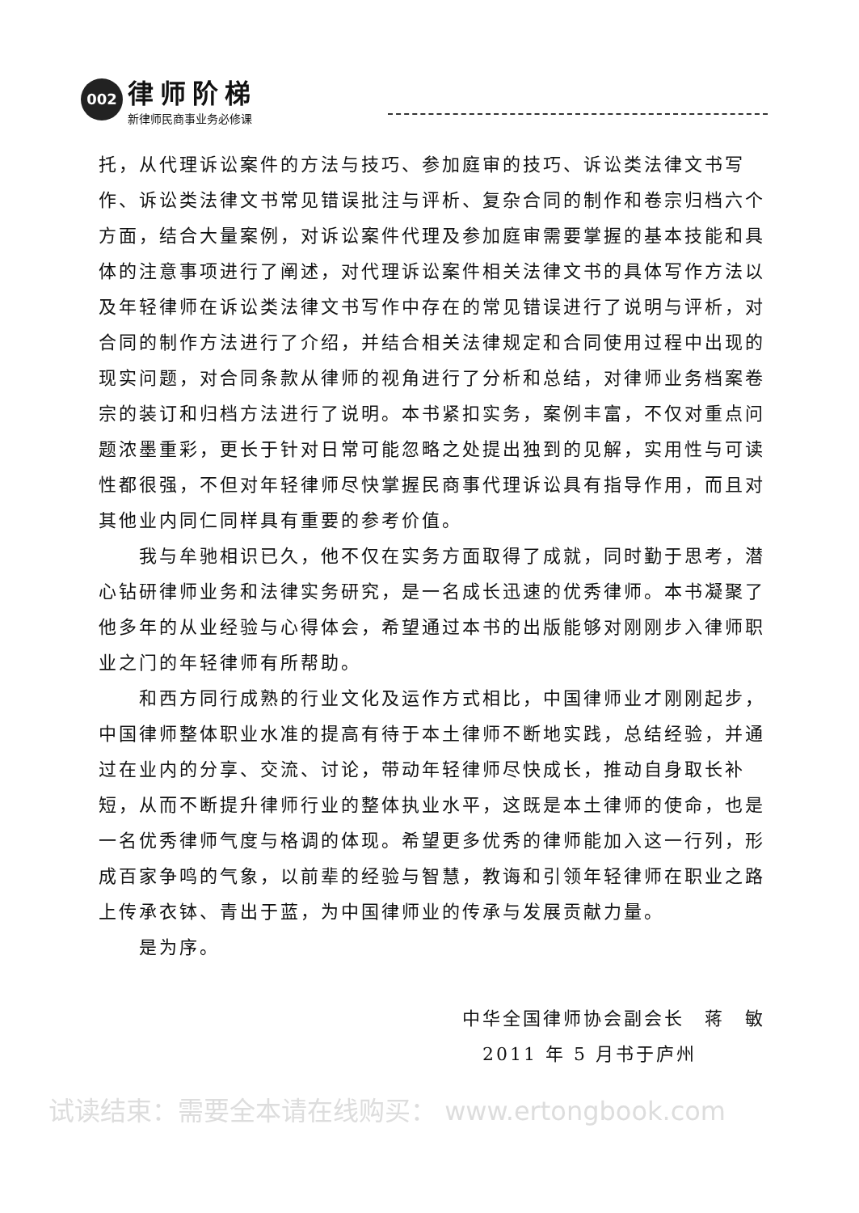002
律师阶梯
新律师民商事业务必修课
托，从代理诉讼案件的方法与技巧、参加庭审的技巧、诉讼类法律文书写作、诉讼类法律文书常见错误批注与评析、复杂合同的制作和卷宗归档六个方面，结合大量案例，对诉讼案件代理及参加庭审需要掌握的基本技能和具体的注意事项进行了阐述，对代理诉讼案件相关法律文书的具体写作方法以及年轻律师在诉讼类法律文书写作中存在的常见错误进行了说明与评析，对合同的制作方法进行了介绍，并结合相关法律规定和合同使用过程中出现的现实问题，对合同条款从律师的视角进行了分析和总结，对律师业务档案卷宗的装订和归档方法进行了说明。本书紧扣实务，案例丰富，不仅对重点问题浓墨重彩，更长于针对日常可能忽略之处提出独到的见解，实用性与可读性都很强，不但对年轻律师尽快掌握民商事代理诉讼具有指导作用，而且对其他业内同仁同样具有重要的参考价值。
我与牟驰相识已久，他不仅在实务方面取得了成就，同时勤于思考，潜心钻研律师业务和法律实务研究，是一名成长迅速的优秀律师。本书凝聚了他多年的从业经验与心得体会，希望通过本书的出版能够对刚刚步入律师职业之门的年轻律师有所帮助。
和西方同行成熟的行业文化及运作方式相比，中国律师业才刚刚起步，中国律师整体职业水准的提高有待于本土律师不断地实践，总结经验，并通过在业内的分享、交流、讨论，带动年轻律师尽快成长，推动自身取长补短，从而不断提升律师行业的整体执业水平，这既是本土律师的使命，也是一名优秀律师气度与格调的体现。希望更多优秀的律师能加入这一行列，形成百家争鸣的气象，以前辈的经验与智慧，教诲和引领年轻律师在职业之路上传承衣钵、青出于蓝，为中国律师业的传承与发展贡献力量。
是为序。
中华全国律师协会副会长　蒋　敏
2011 年 5 月书于庐州
试读结束：需要全本请在线购买： www.ertongbook.com